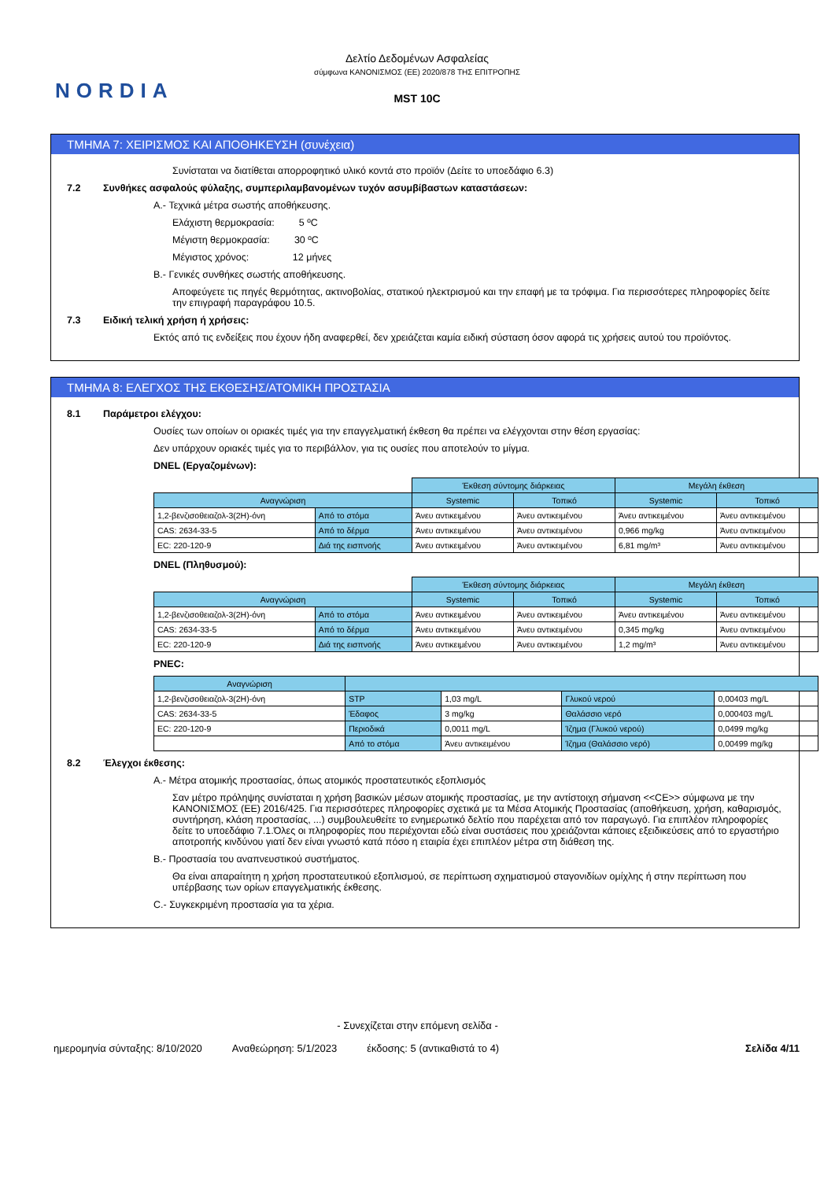NORDIA
Δελτίο Δεδομένων Ασφαλείας
σύμφωνα ΚΑΝΟΝΙΣΜΟΣ (ΕΕ) 2020/878 ΤΗΣ ΕΠΙΤΡΟΠΗΣ
MST 10C
ΤΜΗΜΑ 7: ΧΕΙΡΙΣΜΟΣ ΚΑΙ ΑΠΟΘΗΚΕΥΣΗ (συνέχεια)
Συνίσταται να διατίθεται απορροφητικό υλικό κοντά στο προϊόν (Δείτε το υποεδάφιο 6.3)
7.2 Συνθήκες ασφαλούς φύλαξης, συμπεριλαμβανομένων τυχόν ασυμβίβαστων καταστάσεων:
A.- Τεχνικά μέτρα σωστής αποθήκευσης.
Ελάχιστη θερμοκρασία: 5 ºC
Μέγιστη θερμοκρασία: 30 ºC
Μέγιστος χρόνος: 12 μήνες
B.- Γενικές συνθήκες σωστής αποθήκευσης.
Αποφεύγετε τις πηγές θερμότητας, ακτινοβολίας, στατικού ηλεκτρισμού και την επαφή με τα τρόφιμα. Για περισσότερες πληροφορίες δείτε την επιγραφή παραγράφου 10.5.
7.3 Ειδική τελική χρήση ή χρήσεις:
Εκτός από τις ενδείξεις που έχουν ήδη αναφερθεί, δεν χρειάζεται καμία ειδική σύσταση όσον αφορά τις χρήσεις αυτού του προϊόντος.
ΤΜΗΜΑ 8: ΕΛΕΓΧΟΣ ΤΗΣ ΕΚΘΕΣΗΣ/ΑΤΟΜΙΚΗ ΠΡΟΣΤΑΣΙΑ
8.1 Παράμετροι ελέγχου:
Ουσίες των οποίων οι οριακές τιμές για την επαγγελματική έκθεση θα πρέπει να ελέγχονται στην θέση εργασίας:
Δεν υπάρχουν οριακές τιμές για το περιβάλλον, για τις ουσίες που αποτελούν το μίγμα.
DNEL (Εργαζομένων):
| | | Έκθεση σύντομης διάρκειας | | Μεγάλη έκθεση | |
| Αναγνώριση | | Systemic | Τοπικό | Systemic | Τοπικό |
| 1,2-βενζισοθειαζολ-3(2H)-όνη | Από το στόμα | Άνευ αντικειμένου | Άνευ αντικειμένου | Άνευ αντικειμένου | Άνευ αντικειμένου |
| CAS: 2634-33-5 | Από το δέρμα | Άνευ αντικειμένου | Άνευ αντικειμένου | 0,966 mg/kg | Άνευ αντικειμένου |
| EC: 220-120-9 | Διά της εισπνοής | Άνευ αντικειμένου | Άνευ αντικειμένου | 6,81 mg/m³ | Άνευ αντικειμένου |
DNEL (Πληθυσμού):
| | | Έκθεση σύντομης διάρκειας | | Μεγάλη έκθεση | |
| Αναγνώριση | | Systemic | Τοπικό | Systemic | Τοπικό |
| 1,2-βενζισοθειαζολ-3(2H)-όνη | Από το στόμα | Άνευ αντικειμένου | Άνευ αντικειμένου | Άνευ αντικειμένου | Άνευ αντικειμένου |
| CAS: 2634-33-5 | Από το δέρμα | Άνευ αντικειμένου | Άνευ αντικειμένου | 0,345 mg/kg | Άνευ αντικειμένου |
| EC: 220-120-9 | Διά της εισπνοής | Άνευ αντικειμένου | Άνευ αντικειμένου | 1,2 mg/m³ | Άνευ αντικειμένου |
PNEC:
| Αναγνώριση | | | | |
| --- | --- | --- | --- | --- |
| 1,2-βενζισοθειαζολ-3(2H)-όνη | STP | 1,03 mg/L | Γλυκού νερού | 0,00403 mg/L |
| CAS: 2634-33-5 | Έδαφος | 3 mg/kg | Θαλάσσιο νερό | 0,000403 mg/L |
| EC: 220-120-9 | Περιοδικά | 0,0011 mg/L | Ίζημα (Γλυκού νερού) | 0,0499 mg/kg |
| | Από το στόμα | Άνευ αντικειμένου | Ίζημα (Θαλάσσιο νερό) | 0,00499 mg/kg |
8.2 Έλεγχοι έκθεσης:
A.- Μέτρα ατομικής προστασίας, όπως ατομικός προστατευτικός εξοπλισμός
Σαν μέτρο πρόληψης συνίσταται η χρήση βασικών μέσων ατομικής προστασίας, με την αντίστοιχη σήμανση <<CE>> σύμφωνα με την ΚΑΝΟΝΙΣΜΟΣ (ΕΕ) 2016/425. Για περισσότερες πληροφορίες σχετικά με τα Μέσα Ατομικής Προστασίας (αποθήκευση, χρήση, καθαρισμός, συντήρηση, κλάση προστασίας, ...) συμβουλευθείτε το ενημερωτικό δελτίο που παρέχεται από τον παραγωγό. Για επιπλέον πληροφορίες δείτε το υποεδάφιο 7.1.Όλες οι πληροφορίες που περιέχονται εδώ είναι συστάσεις που χρειάζονται κάποιες εξειδικεύσεις από το εργαστήριο αποτροπής κινδύνου γιατί δεν είναι γνωστό κατά πόσο η εταιρία έχει επιπλέον μέτρα στη διάθεση της.
B.- Προστασία του αναπνευστικού συστήματος.
Θα είναι απαραίτητη η χρήση προστατευτικού εξοπλισμού, σε περίπτωση σχηματισμού σταγονιδίων ομίχλης ή στην περίπτωση που υπέρβασης των ορίων επαγγελματικής έκθεσης.
C.- Συγκεκριμένη προστασία για τα χέρια.
- Συνεχίζεται στην επόμενη σελίδα -
ημερομηνία σύνταξης: 8/10/2020 Αναθεώρηση: 5/1/2023 έκδοσης: 5 (αντικαθιστά το 4) Σελίδα 4/11